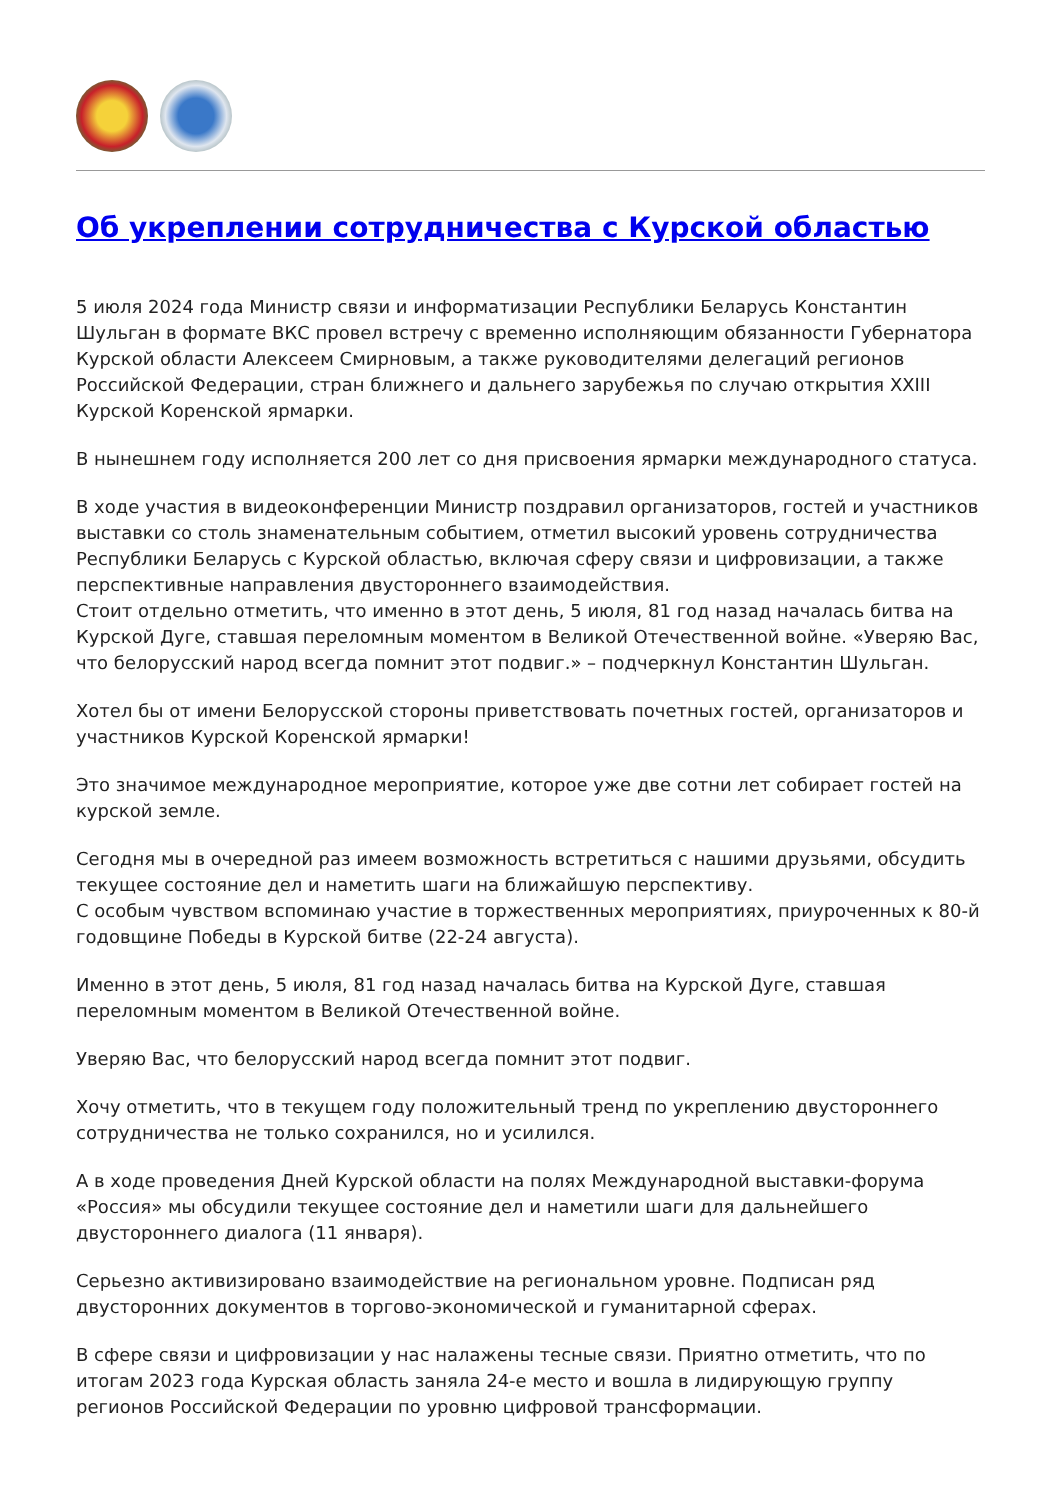Об укреплении сотрудничества с Курской областью
5 июля 2024 года Министр связи и информатизации Республики Беларусь Константин Шульган в формате ВКС провел встречу с временно исполняющим обязанности Губернатора Курской области Алексеем Смирновым, а также руководителями делегаций регионов Российской Федерации, стран ближнего и дальнего зарубежья по случаю открытия XXIII Курской Коренской ярмарки.
В нынешнем году исполняется 200 лет со дня присвоения ярмарки международного статуса.
В ходе участия в видеоконференции Министр поздравил организаторов, гостей и участников выставки со столь знаменательным событием, отметил высокий уровень сотрудничества Республики Беларусь с Курской областью, включая сферу связи и цифровизации, а также перспективные направления двустороннего взаимодействия.
Стоит отдельно отметить, что именно в этот день, 5 июля, 81 год назад началась битва на Курской Дуге, ставшая переломным моментом в Великой Отечественной войне. «Уверяю Вас, что белорусский народ всегда помнит этот подвиг.» – подчеркнул Константин Шульган.
Хотел бы от имени Белорусской стороны приветствовать почетных гостей, организаторов и участников Курской Коренской ярмарки!
Это значимое международное мероприятие, которое уже две сотни лет собирает гостей на курской земле.
Сегодня мы в очередной раз имеем возможность встретиться с нашими друзьями, обсудить текущее состояние дел и наметить шаги на ближайшую перспективу.
С особым чувством вспоминаю участие в торжественных мероприятиях, приуроченных к 80-й годовщине Победы в Курской битве (22-24 августа).
Именно в этот день, 5 июля, 81 год назад началась битва на Курской Дуге, ставшая переломным моментом в Великой Отечественной войне.
Уверяю Вас, что белорусский народ всегда помнит этот подвиг.
Хочу отметить, что в текущем году положительный тренд по укреплению двустороннего сотрудничества не только сохранился, но и усилился.
А в ходе проведения Дней Курской области на полях Международной выставки-форума «Россия» мы обсудили текущее состояние дел и наметили шаги для дальнейшего двустороннего диалога (11 января).
Серьезно активизировано взаимодействие на региональном уровне. Подписан ряд двусторонних документов в торгово-экономической и гуманитарной сферах.
В сфере связи и цифровизации у нас налажены тесные связи. Приятно отметить, что по итогам 2023 года Курская область заняла 24-е место и вошла в лидирующую группу регионов Российской Федерации по уровню цифровой трансформации.